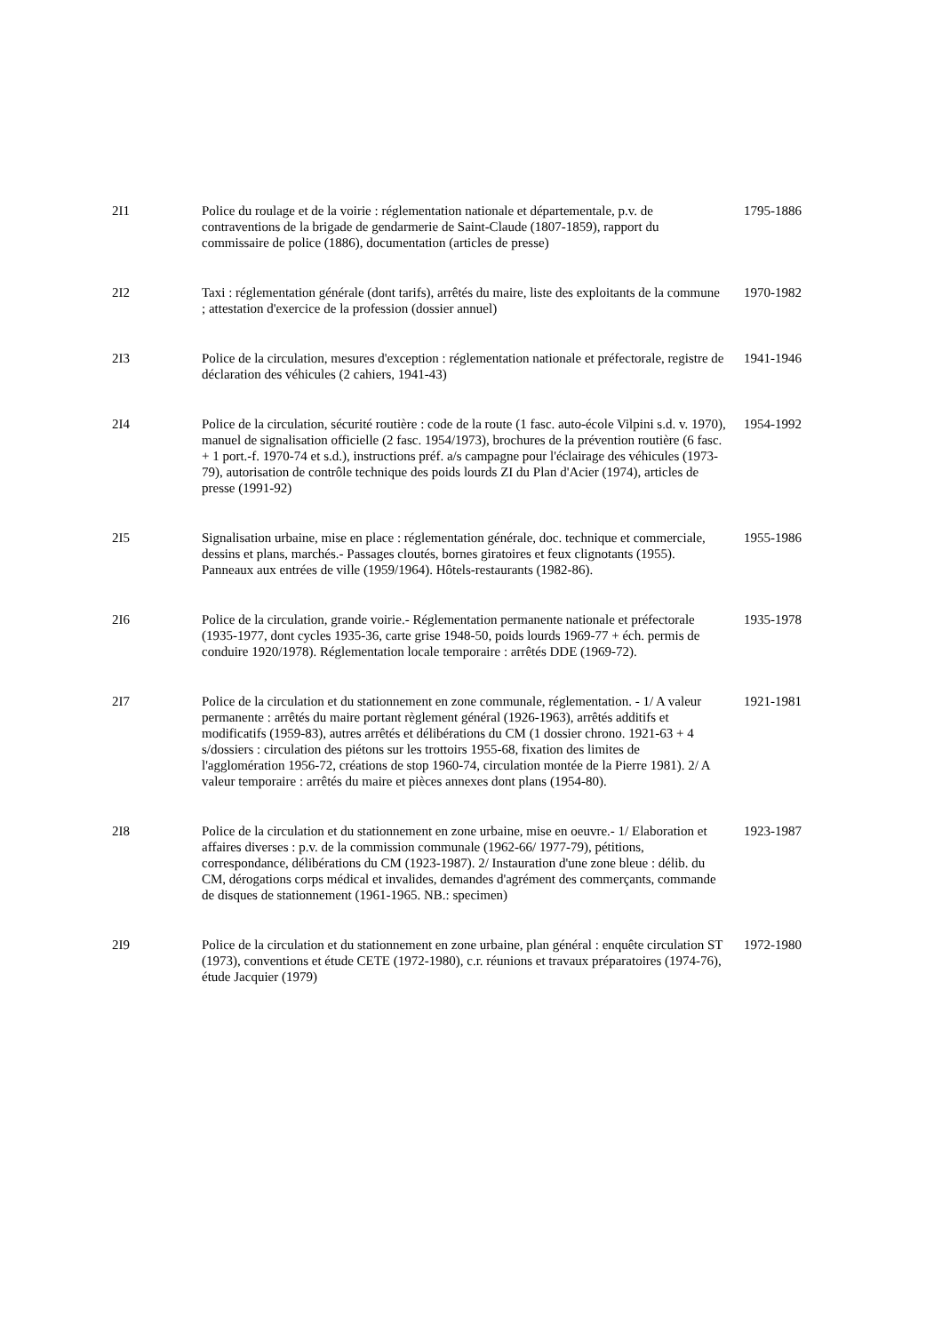| 2I1 | Police du roulage et de la voirie : réglementation nationale et départementale, p.v. de contraventions de la brigade de gendarmerie de Saint-Claude (1807-1859), rapport du commissaire de police (1886), documentation (articles de presse) | 1795-1886 |
| 2I2 | Taxi : réglementation générale (dont tarifs), arrêtés du maire, liste des exploitants de la commune ; attestation d'exercice de la profession (dossier annuel) | 1970-1982 |
| 2I3 | Police de la circulation, mesures d'exception : réglementation nationale et préfectorale, registre de déclaration des véhicules (2 cahiers, 1941-43) | 1941-1946 |
| 2I4 | Police de la circulation, sécurité routière : code de la route (1 fasc. auto-école Vilpini s.d. v. 1970), manuel de signalisation officielle (2 fasc. 1954/1973), brochures de la prévention routière (6 fasc. + 1 port.-f. 1970-74 et s.d.), instructions préf. a/s campagne pour l'éclairage des véhicules (1973-79), autorisation de contrôle technique des poids lourds ZI du Plan d'Acier (1974), articles de presse (1991-92) | 1954-1992 |
| 2I5 | Signalisation urbaine, mise en place : réglementation générale, doc. technique et commerciale, dessins et plans, marchés.- Passages cloutés, bornes giratoires et feux clignotants (1955). Panneaux aux entrées de ville (1959/1964). Hôtels-restaurants (1982-86). | 1955-1986 |
| 2I6 | Police de la circulation, grande voirie.- Réglementation permanente nationale et préfectorale (1935-1977, dont cycles 1935-36, carte grise 1948-50, poids lourds 1969-77 + éch. permis de conduire 1920/1978). Réglementation locale temporaire : arrêtés DDE (1969-72). | 1935-1978 |
| 2I7 | Police de la circulation et du stationnement en zone communale, réglementation. - 1/ A valeur permanente : arrêtés du maire portant règlement général (1926-1963), arrêtés additifs et modificatifs (1959-83), autres arrêtés et délibérations du CM (1 dossier chrono. 1921-63 + 4 s/dossiers : circulation des piétons sur les trottoirs 1955-68, fixation des limites de l'agglomération 1956-72, créations de stop 1960-74, circulation montée de la Pierre 1981). 2/ A valeur temporaire : arrêtés du maire et pièces annexes dont plans (1954-80). | 1921-1981 |
| 2I8 | Police de la circulation et du stationnement en zone urbaine, mise en oeuvre.- 1/ Elaboration et affaires diverses : p.v. de la commission communale (1962-66/ 1977-79), pétitions, correspondance, délibérations du CM (1923-1987). 2/ Instauration d'une zone bleue : délib. du CM, dérogations corps médical et invalides, demandes d'agrément des commerçants, commande de disques de stationnement (1961-1965. NB.: specimen) | 1923-1987 |
| 2I9 | Police de la circulation et du stationnement en zone urbaine, plan général : enquête circulation ST (1973), conventions et étude CETE (1972-1980), c.r. réunions et travaux préparatoires (1974-76), étude Jacquier (1979) | 1972-1980 |